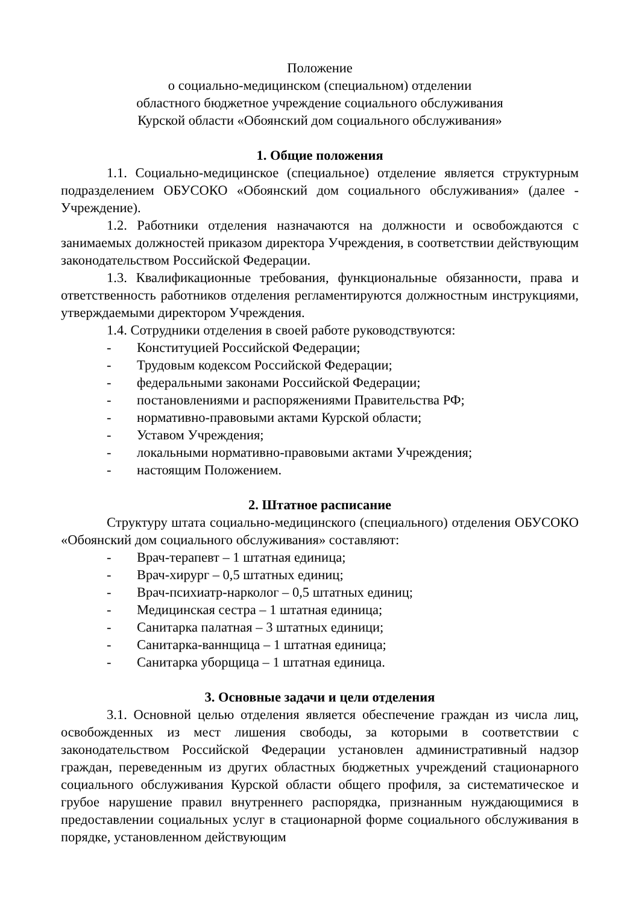Положение
о социально-медицинском (специальном) отделении
областного бюджетное учреждение социального обслуживания
Курской области «Обоянский дом социального обслуживания»
1. Общие положения
1.1. Социально-медицинское (специальное) отделение является структурным подразделением ОБУСОКО «Обоянский дом социального обслуживания» (далее - Учреждение).
1.2. Работники отделения назначаются на должности и освобождаются с занимаемых должностей приказом директора Учреждения, в соответствии действующим законодательством Российской Федерации.
1.3. Квалификационные требования, функциональные обязанности, права и ответственность работников отделения регламентируются должностным инструкциями, утверждаемыми директором Учреждения.
1.4. Сотрудники отделения в своей работе руководствуются:
- Конституцией Российской Федерации;
- Трудовым кодексом Российской Федерации;
- федеральными законами Российской Федерации;
- постановлениями и распоряжениями Правительства РФ;
- нормативно-правовыми актами Курской области;
- Уставом Учреждения;
- локальными нормативно-правовыми актами Учреждения;
- настоящим Положением.
2. Штатное расписание
Структуру штата социально-медицинского (специального) отделения ОБУСОКО «Обоянский дом социального обслуживания» составляют:
- Врач-терапевт – 1 штатная единица;
- Врач-хирург – 0,5 штатных единиц;
- Врач-психиатр-нарколог – 0,5 штатных единиц;
- Медицинская сестра – 1 штатная единица;
- Санитарка палатная – 3 штатных единици;
- Санитарка-ваннщица – 1 штатная единица;
- Санитарка уборщица – 1 штатная единица.
3. Основные задачи и цели отделения
3.1. Основной целью отделения является обеспечение граждан из числа лиц, освобожденных из мест лишения свободы, за которыми в соответствии с законодательством Российской Федерации установлен административный надзор граждан, переведенным из других областных бюджетных учреждений стационарного социального обслуживания Курской области общего профиля, за систематическое и грубое нарушение правил внутреннего распорядка, признанным нуждающимися в предоставлении социальных услуг в стационарной форме социального обслуживания в порядке, установленном действующим